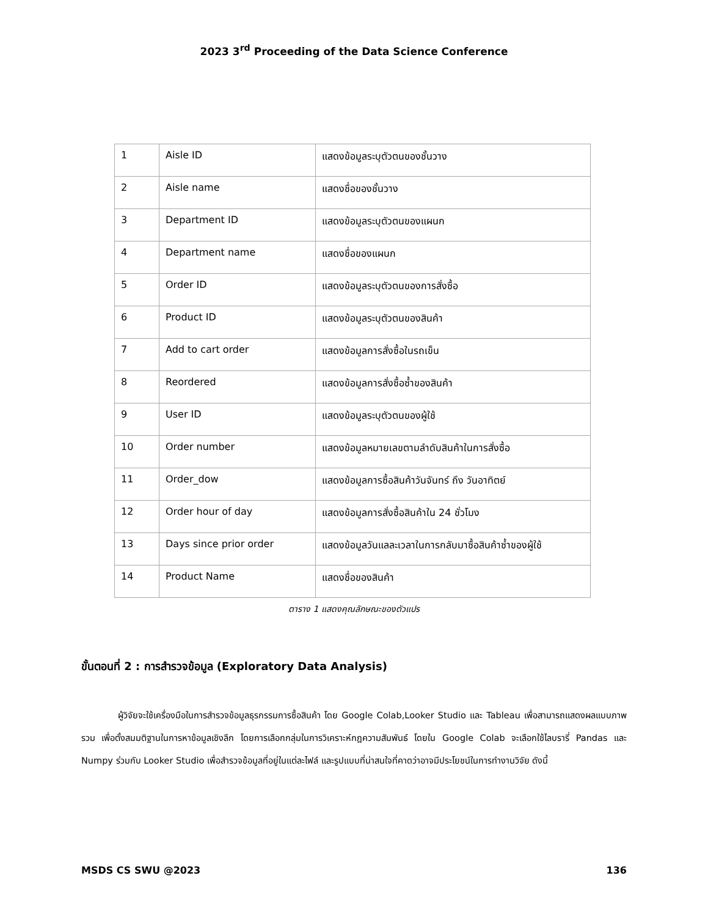2023 3<sup>rd</sup> Proceeding of the Data Science Conference
| 1 | Aisle ID | แสดงข้อมูลระบุตัวตนของชั้นวาง |
| 2 | Aisle name | แสดงชื่อของชั้นวาง |
| 3 | Department ID | แสดงข้อมูลระบุตัวตนของแผนก |
| 4 | Department name | แสดงชื่อของแผนก |
| 5 | Order ID | แสดงข้อมูลระบุตัวตนของการสั่งซื้อ |
| 6 | Product ID | แสดงข้อมูลระบุตัวตนของสินค้า |
| 7 | Add to cart order | แสดงข้อมูลการสั่งซื้อในรถเข็น |
| 8 | Reordered | แสดงข้อมูลการสั่งซื้อซ้ำของสินค้า |
| 9 | User ID | แสดงข้อมูลระบุตัวตนของผู้ใช้ |
| 10 | Order number | แสดงข้อมูลหมายเลขตามลำดับสินค้าในการสั่งซื้อ |
| 11 | Order_dow | แสดงข้อมูลการซื้อสินค้าวันจันทร์ ถึง วันอาทิตย์ |
| 12 | Order hour of day | แสดงข้อมูลการสั่งซื้อสินค้าใน 24 ชั่วโมง |
| 13 | Days since prior order | แสดงข้อมูลวันแลละเวลาในการกลับมาซื้อสินค้าซ้ำของผู้ใช้ |
| 14 | Product Name | แสดงชื่อของสินค้า |
ตาราง 1 แสดงคุณลักษณะของตัวแปร
ขั้นตอนที่ 2 : การสำรวจข้อมูล (Exploratory Data Analysis)
ผู้วิจัยจะใช้เครื่องมือในการสำรวจข้อมูลธุรกรรมการซื้อสินค้า โดย Google Colab,Looker Studio และ Tableau เพื่อสามารถแสดงผลแบบภาพรวม เพื่อตั้งสมมติฐานในการหาข้อมูลเชิงลึก โดยการเลือกกลุ่มในการวิเคราะห์กฎความสัมพันธ์ โดยใน Google Colab จะเลือกใช้ไลบรารี่ Pandas และ Numpy ร่วมกับ Looker Studio เพื่อสำรวจข้อมูลที่อยู่ในแต่ละไฟล์ และรูปแบบที่น่าสนใจที่คาดว่าอาจมีประโยชน์ในการทำงานวิจัย ดังนี้
MSDS CS SWU @2023 136